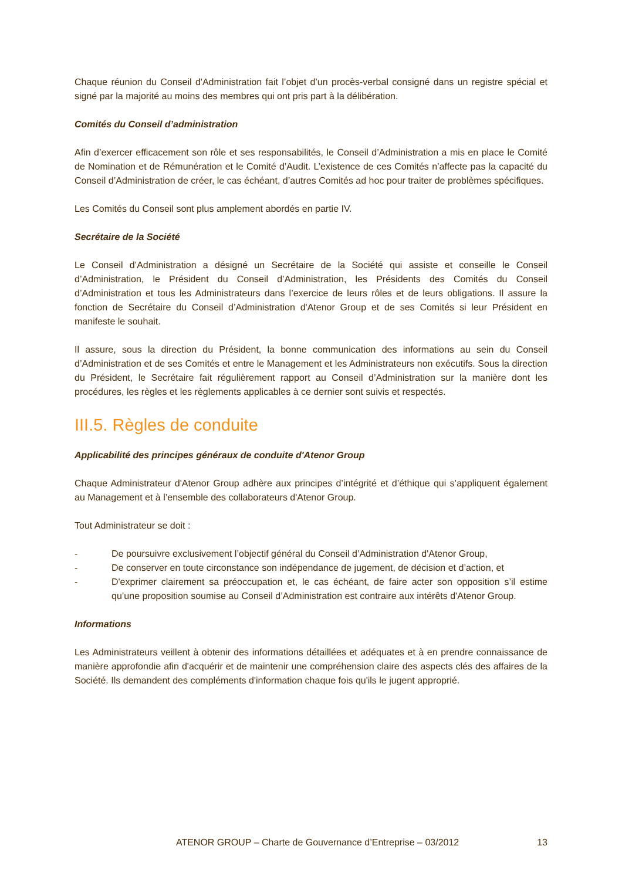Chaque réunion du Conseil d'Administration fait l’objet d’un procès-verbal consigné dans un registre spécial et signé par la majorité au moins des membres qui ont pris part à la délibération.
Comités du Conseil d’administration
Afin d’exercer efficacement son rôle et ses responsabilités, le Conseil d’Administration a mis en place le Comité de Nomination et de Rémunération et le Comité d’Audit. L’existence de ces Comités n’affecte pas la capacité du Conseil d’Administration de créer, le cas échéant, d’autres Comités ad hoc pour traiter de problèmes spécifiques.
Les Comités du Conseil sont plus amplement abordés en partie IV.
Secrétaire de la Société
Le Conseil d’Administration a désigné un Secrétaire de la Société qui assiste et conseille le Conseil d’Administration, le Président du Conseil d’Administration, les Présidents des Comités du Conseil d’Administration et tous les Administrateurs dans l’exercice de leurs rôles et de leurs obligations. Il assure la fonction de Secrétaire du Conseil d’Administration d'Atenor Group et de ses Comités si leur Président en manifeste le souhait.
Il assure, sous la direction du Président, la bonne communication des informations au sein du Conseil d’Administration et de ses Comités et entre le Management et les Administrateurs non exécutifs. Sous la direction du Président, le Secrétaire fait régulièrement rapport au Conseil d’Administration sur la manière dont les procédures, les règles et les règlements applicables à ce dernier sont suivis et respectés.
III.5. Règles de conduite
Applicabilité des principes généraux de conduite d'Atenor Group
Chaque Administrateur d'Atenor Group adhère aux principes d’intégrité et d’éthique qui s’appliquent également au Management et à l’ensemble des collaborateurs d'Atenor Group.
Tout Administrateur se doit :
- De poursuivre exclusivement l’objectif général du Conseil d’Administration d'Atenor Group,
- De conserver en toute circonstance son indépendance de jugement, de décision et d’action, et
- D'exprimer clairement sa préoccupation et, le cas échéant, de faire acter son opposition s’il estime qu’une proposition soumise au Conseil d’Administration est contraire aux intérêts d'Atenor Group.
Informations
Les Administrateurs veillent à obtenir des informations détaillées et adéquates et à en prendre connaissance de manière approfondie afin d'acquérir et de maintenir une compréhension claire des aspects clés des affaires de la Société. Ils demandent des compléments d'information chaque fois qu'ils le jugent approprié.
ATENOR GROUP – Charte de Gouvernance d’Entreprise – 03/2012 13